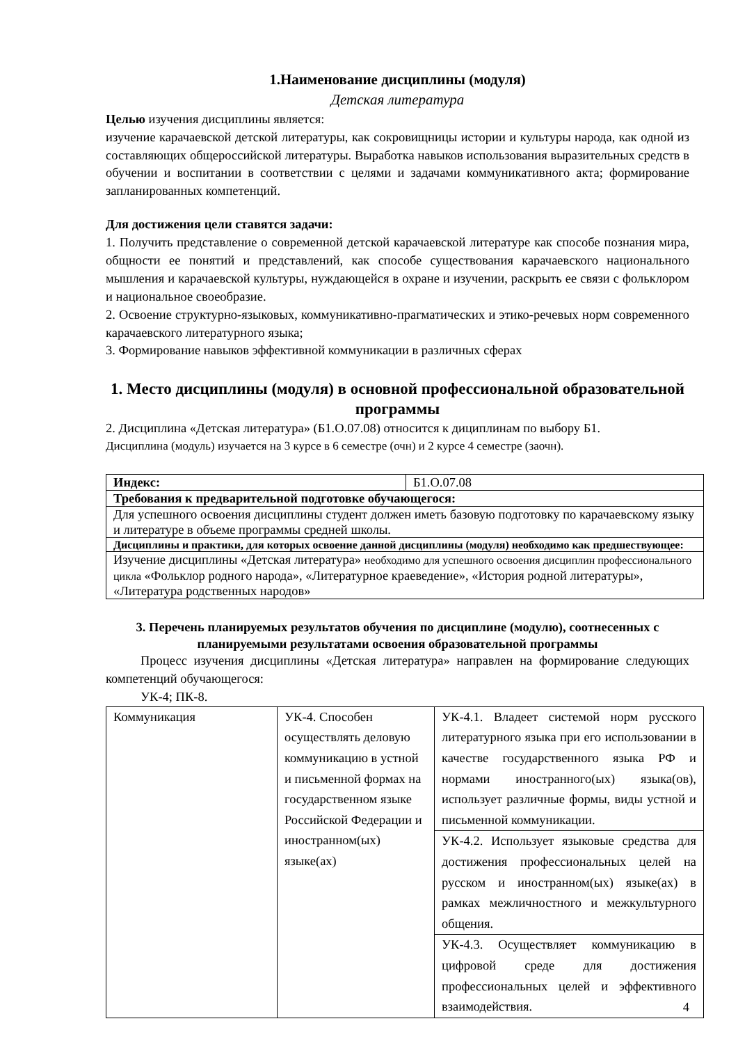1.Наименование дисциплины (модуля)
Детская литература
Целью изучения дисциплины является:
изучение карачаевской детской литературы, как сокровищницы истории и культуры народа, как одной из составляющих общероссийской литературы. Выработка навыков использования выразительных средств в обучении и воспитании в соответствии с целями и задачами коммуникативного акта; формирование запланированных компетенций.
Для достижения цели ставятся задачи:
1. Получить представление о современной детской карачаевской литературе как способе познания мира, общности ее понятий и представлений, как способе существования карачаевского национального мышления и карачаевской культуры, нуждающейся в охране и изучении, раскрыть ее связи с фольклором и национальное своеобразие.
2. Освоение структурно-языковых, коммуникативно-прагматических и этико-речевых норм современного карачаевского литературного языка;
3. Формирование навыков эффективной коммуникации в различных сферах
1. Место дисциплины (модуля) в основной профессиональной образовательной программы
2. Дисциплина «Детская литература» (Б1.О.07.08) относится к дициплинам по выбору Б1.
Дисциплина (модуль) изучается на 3 курсе в 6 семестре (очн) и 2 курсе 4 семестре (заочн).
| Индекс: | Б1.О.07.08 |
| Требования к предварительной подготовке обучающегося: | |
| Для успешного освоения дисциплины студент должен иметь базовую подготовку по карачаевскому языку и литературе в объеме программы средней школы. | |
| Дисциплины и практики, для которых освоение данной дисциплины (модуля) необходимо как предшествующее: | |
| Изучение дисциплины «Детская литература» необходимо для успешного освоения дисциплин профессионального цикла «Фольклор родного народа», «Литературное краеведение», «История родной литературы», «Литература родственных народов» | |
3. Перечень планируемых результатов обучения по дисциплине (модулю), соотнесенных с планируемыми результатами освоения образовательной программы
Процесс изучения дисциплины «Детская литература» направлен на формирование следующих компетенций обучающегося:
УК-4; ПК-8.
| Коммуникация | УК-4. Способен осуществлять деловую коммуникацию в устной и письменной формах на государственном языке Российской Федерации и иностранном(ых) языке(ах) | УК-4.1. Владеет системой норм русского литературного языка при его использовании в качестве государственного языка РФ и нормами иностранного(ых) языка(ов), использует различные формы, виды устной и письменной коммуникации. |
| | | УК-4.2. Использует языковые средства для достижения профессиональных целей на русском и иностранном(ых) языке(ах) в рамках межличностного и межкультурного общения. |
| | | УК-4.3. Осуществляет коммуникацию в цифровой среде для достижения профессиональных целей и эффективного взаимодействия. |
4